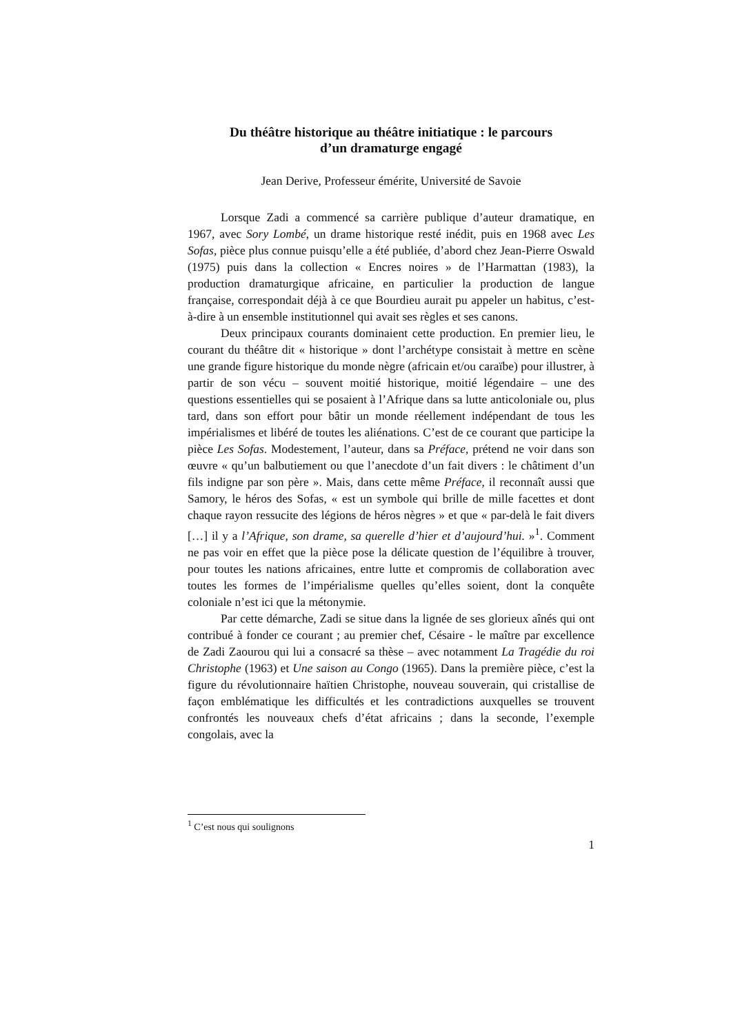Du théâtre historique au théâtre initiatique : le parcours
d’un dramaturge engagé
Jean Derive, Professeur émérite, Université de Savoie
Lorsque Zadi a commencé sa carrière publique d’auteur dramatique, en 1967, avec Sory Lombé, un drame historique resté inédit, puis en 1968 avec Les Sofas, pièce plus connue puisqu’elle a été publiée, d’abord chez Jean-Pierre Oswald (1975) puis dans la collection « Encres noires » de l’Harmattan (1983), la production dramaturgique africaine, en particulier la production de langue française, correspondait déjà à ce que Bourdieu aurait pu appeler un habitus, c’est-à-dire à un ensemble institutionnel qui avait ses règles et ses canons.
Deux principaux courants dominaient cette production. En premier lieu, le courant du théâtre dit « historique » dont l’archétype consistait à mettre en scène une grande figure historique du monde nègre (africain et/ou caraïbe) pour illustrer, à partir de son vécu – souvent moitié historique, moitié légendaire – une des questions essentielles qui se posaient à l’Afrique dans sa lutte anticoloniale ou, plus tard, dans son effort pour bâtir un monde réellement indépendant de tous les impérialismes et libéré de toutes les aliénations. C’est de ce courant que participe la pièce Les Sofas. Modestement, l’auteur, dans sa Préface, prétend ne voir dans son œuvre « qu’un balbutiement ou que l’anecdote d’un fait divers : le châtiment d’un fils indigne par son père ». Mais, dans cette même Préface, il reconnaît aussi que Samory, le héros des Sofas, « est un symbole qui brille de mille facettes et dont chaque rayon ressucite des légions de héros nègres » et que « par-delà le fait divers […] il y a l’Afrique, son drame, sa querelle d’hier et d’aujourd’hui. »<sup>1</sup>. Comment ne pas voir en effet que la pièce pose la délicate question de l’équilibre à trouver, pour toutes les nations africaines, entre lutte et compromis de collaboration avec toutes les formes de l’impérialisme quelles qu’elles soient, dont la conquête coloniale n’est ici que la métonymie.
Par cette démarche, Zadi se situe dans la lignée de ses glorieux aînés qui ont contribué à fonder ce courant ; au premier chef, Césaire - le maître par excellence de Zadi Zaourou qui lui a consacré sa thèse – avec notamment La Tragédie du roi Christophe (1963) et Une saison au Congo (1965). Dans la première pièce, c’est la figure du révolutionnaire haïtien Christophe, nouveau souverain, qui cristallise de façon emblématique les difficultés et les contradictions auxquelles se trouvent confrontés les nouveaux chefs d’état africains ; dans la seconde, l’exemple congolais, avec la
<sup>1</sup> C’est nous qui soulignons
1